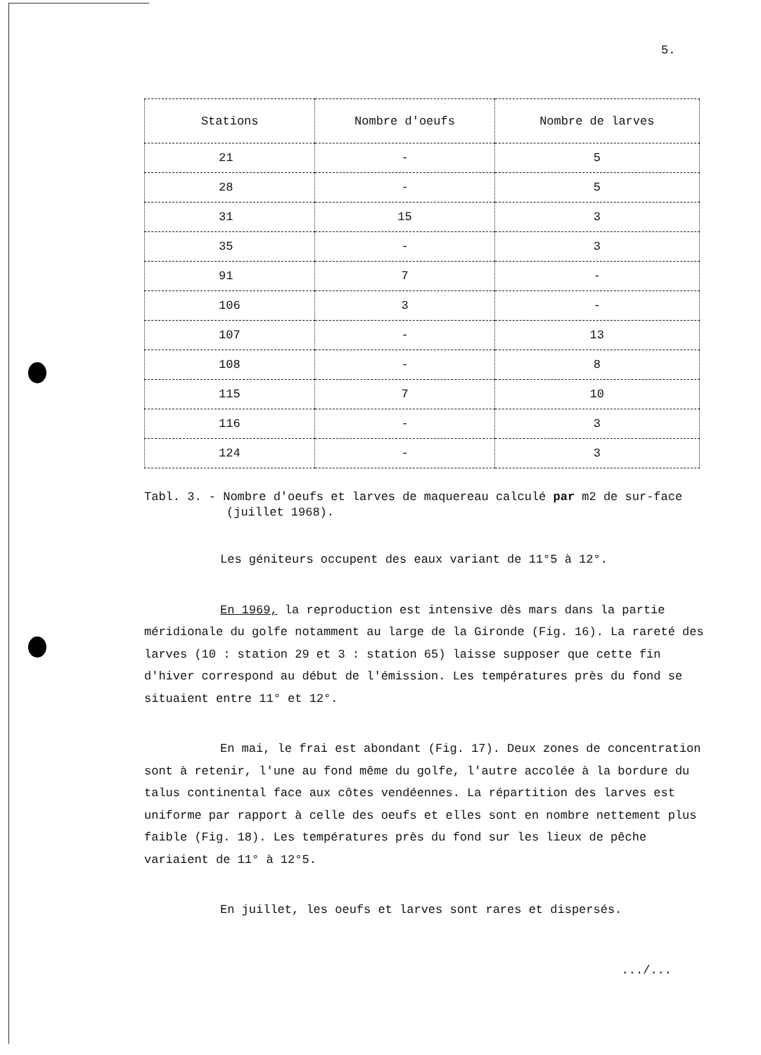5.
| Stations | Nombre d'oeufs | Nombre de larves |
| --- | --- | --- |
| 21 | - | 5 |
| 28 | - | 5 |
| 31 | 15 | 3 |
| 35 | - | 3 |
| 91 | 7 | - |
| 106 | 3 | - |
| 107 | - | 13 |
| 108 | - | 8 |
| 115 | 7 | 10 |
| 116 | - | 3 |
| 124 | - | 3 |
Tabl. 3. - Nombre d'oeufs et larves de maquereau calculé par m2 de sur-face (juillet 1968).
Les géniteurs occupent des eaux variant de 11°5 à 12°.
En 1969, la reproduction est intensive dès mars dans la partie méridionale du golfe notamment au large de la Gironde (Fig. 16). La rareté des larves (10 : station 29 et 3 : station 65) laisse supposer que cette fin d'hiver correspond au début de l'émission. Les températures près du fond se situaient entre 11° et 12°.
En mai, le frai est abondant (Fig. 17). Deux zones de concentration sont à retenir, l'une au fond même du golfe, l'autre accolée à la bordure du talus continental face aux côtes vendéennes. La répartition des larves est uniforme par rapport à celle des oeufs et elles sont en nombre nettement plus faible (Fig. 18). Les températures près du fond sur les lieux de pêche variaient de 11° à 12°5.
En juillet, les oeufs et larves sont rares et dispersés.
.../...